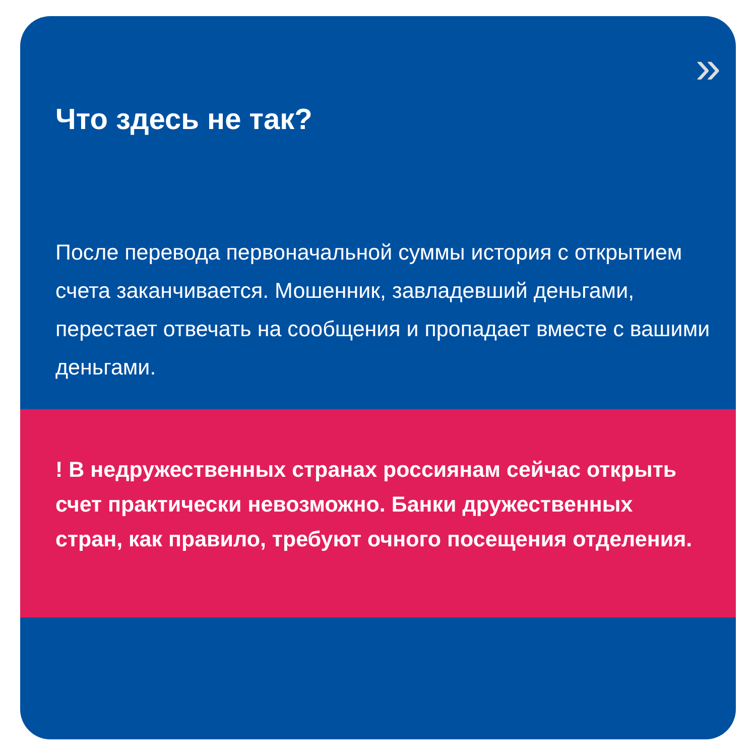»
Что здесь не так?
После перевода первоначальной суммы история с открытием счета заканчивается. Мошенник, завладевший деньгами, перестает отвечать на сообщения и пропадает вместе с вашими деньгами.
! В недружественных странах россиянам сейчас открыть счет практически невозможно. Банки дружественных стран, как правило, требуют очного посещения отделения.